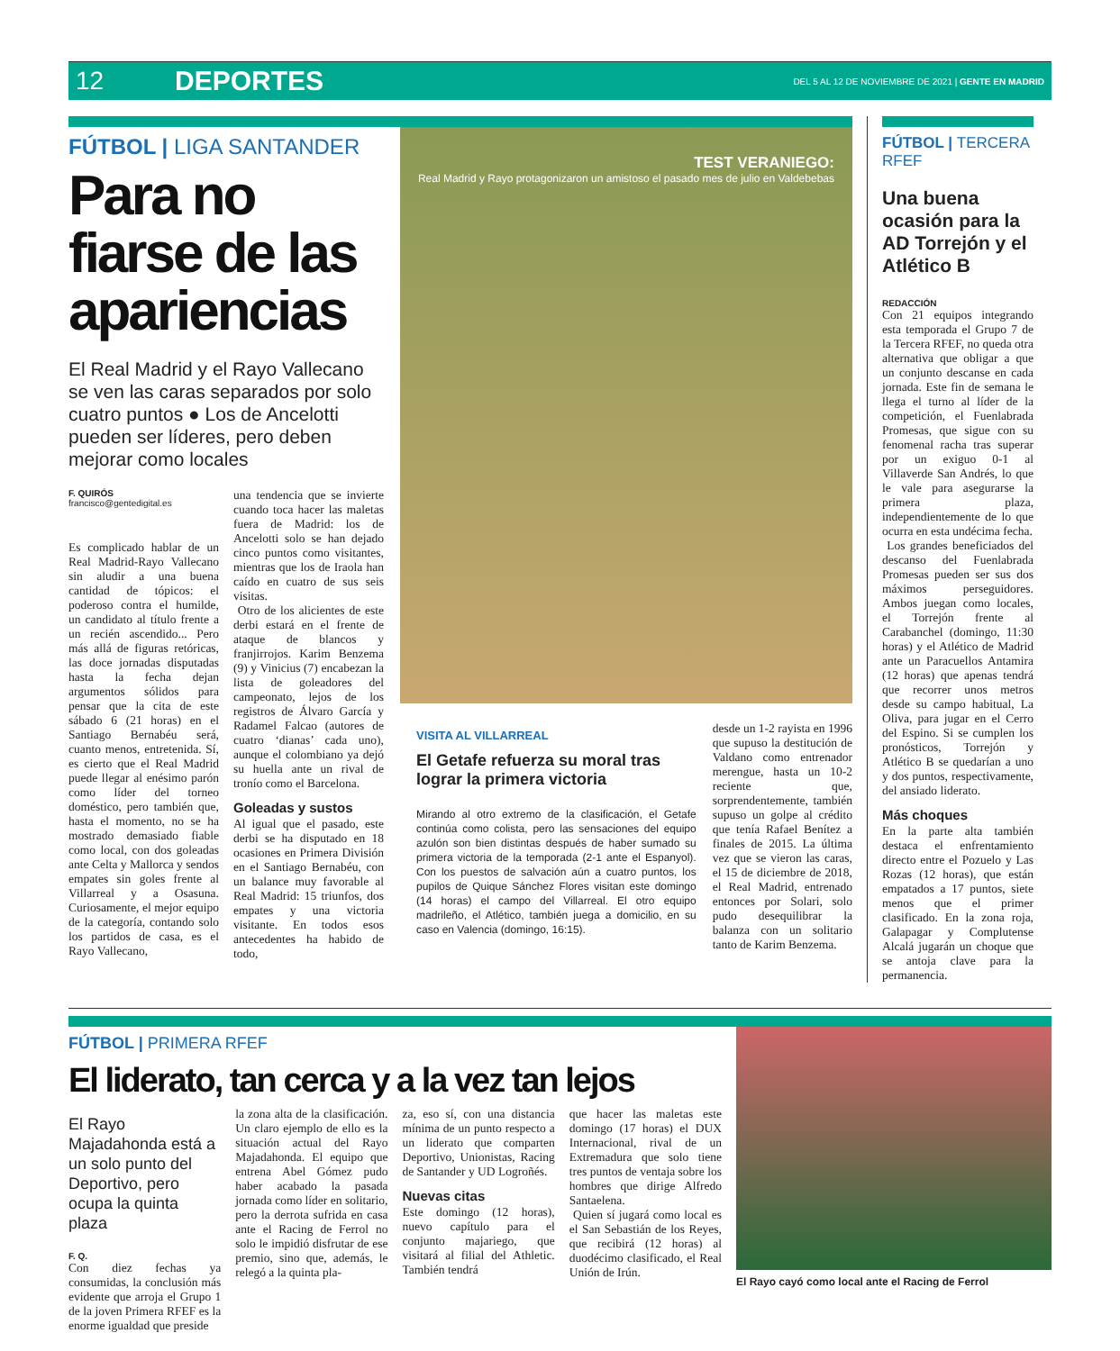12 DEPORTES
DEL 5 AL 12 DE NOVIEMBRE DE 2021 | GENTE EN MADRID
FÚTBOL | LIGA SANTANDER
Para no fiarse de las apariencias
El Real Madrid y el Rayo Vallecano se ven las caras separados por solo cuatro puntos ● Los de Ancelotti pueden ser líderes, pero deben mejorar como locales
F. QUIRÓS
francisco@gentedigital.es
Es complicado hablar de un Real Madrid-Rayo Vallecano sin aludir a una buena cantidad de tópicos: el poderoso contra el humilde, un candidato al título frente a un recién ascendido... Pero más allá de figuras retóricas, las doce jornadas disputadas hasta la fecha dejan argumentos sólidos para pensar que la cita de este sábado 6 (21 horas) en el Santiago Bernabéu será, cuanto menos, entretenida. Sí, es cierto que el Real Madrid puede llegar al enésimo parón como líder del torneo doméstico, pero también que, hasta el momento, no se ha mostrado demasiado fiable como local, con dos goleadas ante Celta y Mallorca y sendos empates sin goles frente al Villarreal y a Osasuna. Curiosamente, el mejor equipo de la categoría, contando solo los partidos de casa, es el Rayo Vallecano,
una tendencia que se invierte cuando toca hacer las maletas fuera de Madrid: los de Ancelotti solo se han dejado cinco puntos como visitantes, mientras que los de Iraola han caído en cuatro de sus seis visitas.
Otro de los alicientes de este derbi estará en el frente de ataque de blancos y franjirrojos. Karim Benzema (9) y Vinicius (7) encabezan la lista de goleadores del campeonato, lejos de los registros de Álvaro García y Radamel Falcao (autores de cuatro ‘dianas’ cada uno), aunque el colombiano ya dejó su huella ante un rival de tronío como el Barcelona.
Goleadas y sustos
Al igual que el pasado, este derbi se ha disputado en 18 ocasiones en Primera División en el Santiago Bernabéu, con un balance muy favorable al Real Madrid: 15 triunfos, dos empates y una victoria visitante. En todos esos antecedentes ha habido de todo,
TEST VERANIEGO:
Real Madrid y Rayo protagonizaron un amistoso el pasado mes de julio en Valdebebas
VISITA AL VILLARREAL
El Getafe refuerza su moral tras lograr la primera victoria
Mirando al otro extremo de la clasificación, el Getafe continúa como colista, pero las sensaciones del equipo azulón son bien distintas después de haber sumado su primera victoria de la temporada (2-1 ante el Espanyol). Con los puestos de salvación aún a cuatro puntos, los pupilos de Quique Sánchez Flores visitan este domingo (14 horas) el campo del Villarreal. El otro equipo madrileño, el Atlético, también juega a domicilio, en su caso en Valencia (domingo, 16:15).
desde un 1-2 rayista en 1996 que supuso la destitución de Valdano como entrenador merengue, hasta un 10-2 reciente que, sorprendentemente, también supuso un golpe al crédito que tenía Rafael Benítez a finales de 2015. La última vez que se vieron las caras, el 15 de diciembre de 2018, el Real Madrid, entrenado entonces por Solari, solo pudo desequilibrar la balanza con un solitario tanto de Karim Benzema.
FÚTBOL | TERCERA RFEF
Una buena ocasión para la AD Torrejón y el Atlético B
REDACCIÓN
Con 21 equipos integrando esta temporada el Grupo 7 de la Tercera RFEF, no queda otra alternativa que obligar a que un conjunto descanse en cada jornada. Este fin de semana le llega el turno al líder de la competición, el Fuenlabrada Promesas, que sigue con su fenomenal racha tras superar por un exiguo 0-1 al Villaverde San Andrés, lo que le vale para asegurarse la primera plaza, independientemente de lo que ocurra en esta undécima fecha.
Los grandes beneficiados del descanso del Fuenlabrada Promesas pueden ser sus dos máximos perseguidores. Ambos juegan como locales, el Torrejón frente al Carabanchel (domingo, 11:30 horas) y el Atlético de Madrid ante un Paracuellos Antamira (12 horas) que apenas tendrá que recorrer unos metros desde su campo habitual, La Oliva, para jugar en el Cerro del Espino. Si se cumplen los pronósticos, Torrejón y Atlético B se quedarían a uno y dos puntos, respectivamente, del ansiado liderato.
Más choques
En la parte alta también destaca el enfrentamiento directo entre el Pozuelo y Las Rozas (12 horas), que están empatados a 17 puntos, siete menos que el primer clasificado. En la zona roja, Galapagar y Complutense Alcalá jugarán un choque que se antoja clave para la permanencia.
FÚTBOL | PRIMERA RFEF
El liderato, tan cerca y a la vez tan lejos
El Rayo Majadahonda está a un solo punto del Deportivo, pero ocupa la quinta plaza
F. Q.
Con diez fechas ya consumidas, la conclusión más evidente que arroja el Grupo 1 de la joven Primera RFEF es la enorme igualdad que preside
la zona alta de la clasificación. Un claro ejemplo de ello es la situación actual del Rayo Majadahonda. El equipo que entrena Abel Gómez pudo haber acabado la pasada jornada como líder en solitario, pero la derrota sufrida en casa ante el Racing de Ferrol no solo le impidió disfrutar de ese premio, sino que, además, le relegó a la quinta pla-
za, eso sí, con una distancia mínima de un punto respecto a un liderato que comparten Deportivo, Unionistas, Racing de Santander y UD Logroñés.
Nuevas citas
Este domingo (12 horas), nuevo capítulo para el conjunto majariego, que visitará al filial del Athletic. También tendrá
que hacer las maletas este domingo (17 horas) el DUX Internacional, rival de un Extremadura que solo tiene tres puntos de ventaja sobre los hombres que dirige Alfredo Santaelena.
Quien sí jugará como local es el San Sebastián de los Reyes, que recibirá (12 horas) al duodécimo clasificado, el Real Unión de Irún.
El Rayo cayó como local ante el Racing de Ferrol